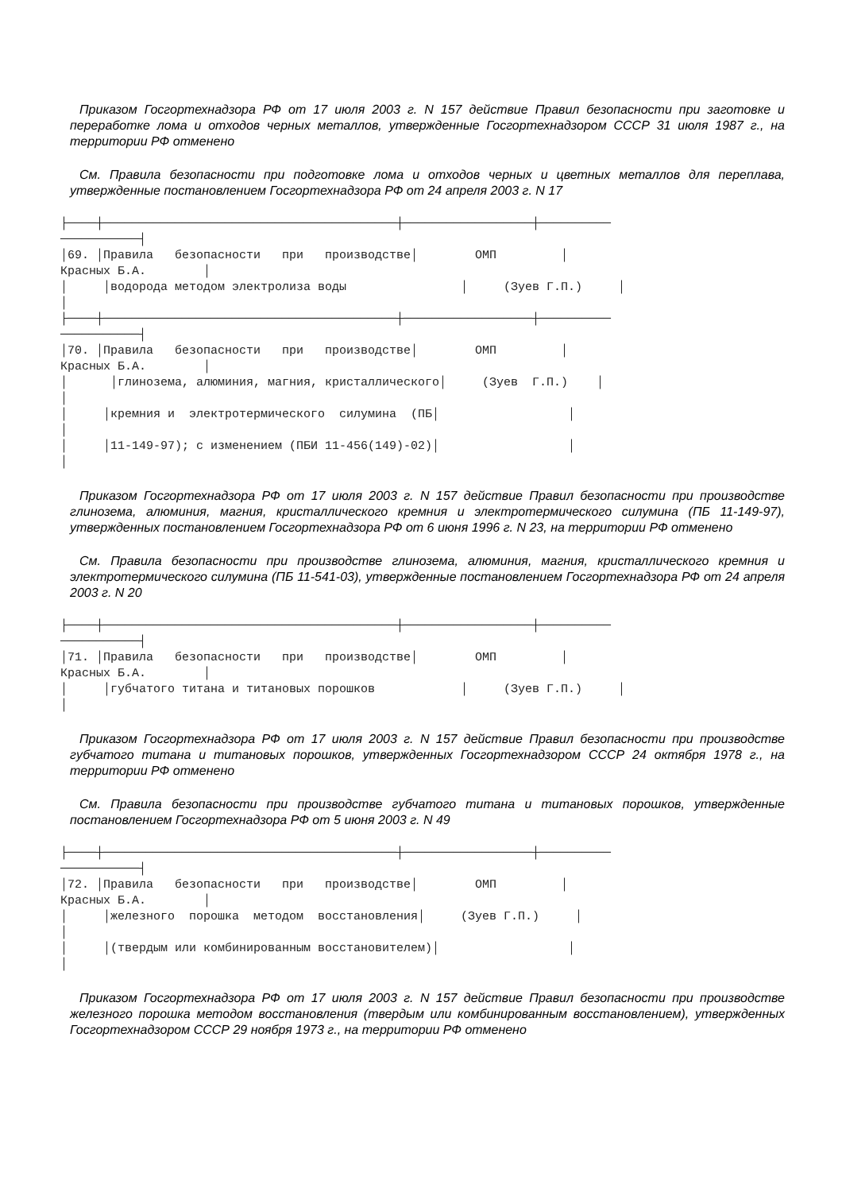Приказом Госгортехнадзора РФ от 17 июля 2003 г. N 157 действие Правил безопасности при заготовке и переработке лома и отходов черных металлов, утвержденные Госгортехнадзором СССР 31 июля 1987 г., на территории РФ отменено
См. Правила безопасности при подготовке лома и отходов черных и цветных металлов для переплава, утвержденные постановлением Госгортехнадзора РФ от 24 апреля 2003 г. N 17
├────┼─────────────────────────────────────────┼──────────────────┼────────── ───────────┤ │69. │Правила безопасности при производстве│ ОМП │ Красных Б.А. │ │ │водорода методом электролиза воды │ (Зуев Г.П.) │ │ ├────┼─────────────────────────────────────────┼──────────────────┼────────── ───────────┤ │70. │Правила безопасности при производстве│ ОМП │ Красных Б.А. │ │ │глинозема, алюминия, магния, кристаллического│ (Зуев Г.П.) │ │ │ │кремния и электротермического силумина (ПБ│ │ │ │ │11-149-97); с изменением (ПБИ 11-456(149)-02)│ │ │
Приказом Госгортехнадзора РФ от 17 июля 2003 г. N 157 действие Правил безопасности при производстве глинозема, алюминия, магния, кристаллического кремния и электротермического силумина (ПБ 11-149-97), утвержденных постановлением Госгортехнадзора РФ от 6 июня 1996 г. N 23, на территории РФ отменено
См. Правила безопасности при производстве глинозема, алюминия, магния, кристаллического кремния и электротермического силумина (ПБ 11-541-03), утвержденные постановлением Госгортехнадзора РФ от 24 апреля 2003 г. N 20
├────┼─────────────────────────────────────────┼──────────────────┼────────── ───────────┤ │71. │Правила безопасности при производстве│ ОМП │ Красных Б.А. │ │ │губчатого титана и титановых порошков │ (Зуев Г.П.) │ │
Приказом Госгортехнадзора РФ от 17 июля 2003 г. N 157 действие Правил безопасности при производстве губчатого титана и титановых порошков, утвержденных Госгортехнадзором СССР 24 октября 1978 г., на территории РФ отменено
См. Правила безопасности при производстве губчатого титана и титановых порошков, утвержденные постановлением Госгортехнадзора РФ от 5 июня 2003 г. N 49
├────┼─────────────────────────────────────────┼──────────────────┼────────── ───────────┤ │72. │Правила безопасности при производстве│ ОМП │ Красных Б.А. │ │ │железного порошка методом восстановления│ (Зуев Г.П.) │ │ │ │(твердым или комбинированным восстановителем)│ │ │
Приказом Госгортехнадзора РФ от 17 июля 2003 г. N 157 действие Правил безопасности при производстве железного порошка методом восстановления (твердым или комбинированным восстановлением), утвержденных Госгортехнадзором СССР 29 ноября 1973 г., на территории РФ отменено